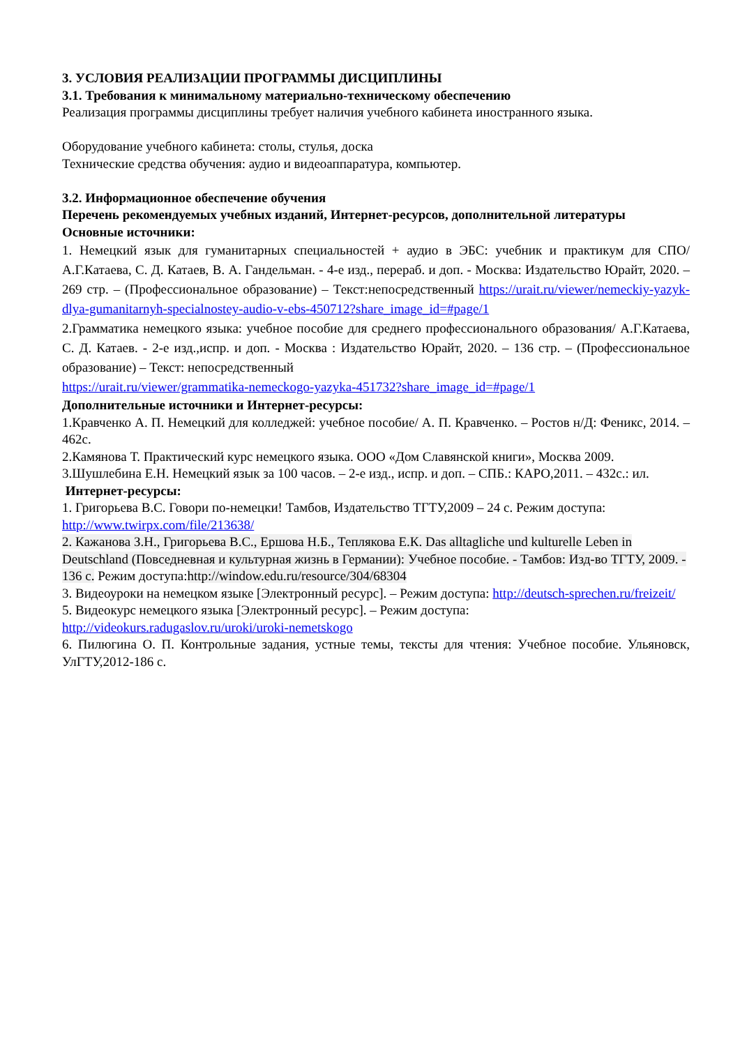3. УСЛОВИЯ РЕАЛИЗАЦИИ ПРОГРАММЫ ДИСЦИПЛИНЫ
3.1. Требования к минимальному материально-техническому обеспечению
Реализация программы дисциплины требует наличия учебного кабинета иностранного языка.
Оборудование учебного кабинета: столы, стулья, доска
Технические средства обучения: аудио и видеоаппаратура, компьютер.
3.2. Информационное обеспечение обучения
Перечень рекомендуемых учебных изданий, Интернет-ресурсов, дополнительной литературы
Основные источники:
1. Немецкий язык для гуманитарных специальностей + аудио в ЭБС: учебник и практикум для СПО/ А.Г.Катаева, С. Д. Катаев, В. А. Гандельман. - 4-е изд., перераб. и доп. - Москва: Издательство Юрайт, 2020. – 269 стр. – (Профессиональное образование) – Текст:непосредственный https://urait.ru/viewer/nemeckiy-yazyk-dlya-gumanitarnyh-specialnostey-audio-v-ebs-450712?share_image_id=#page/1
2.Грамматика немецкого языка: учебное пособие для среднего профессионального образования/ А.Г.Катаева, С. Д. Катаев. - 2-е изд.,испр. и доп. - Москва : Издательство Юрайт, 2020. – 136 стр. – (Профессиональное образование) – Текст: непосредственный
https://urait.ru/viewer/grammatika-nemeckogo-yazyka-451732?share_image_id=#page/1
Дополнительные источники и Интернет-ресурсы:
1.Кравченко А. П. Немецкий для колледжей: учебное пособие/ А. П. Кравченко. – Ростов н/Д: Феникс, 2014. – 462с.
2.Камянова Т. Практический курс немецкого языка. ООО «Дом Славянской книги», Москва 2009.
3.Шушлебина Е.Н. Немецкий язык за 100 часов. – 2-е изд., испр. и доп. – СПБ.: КАРО,2011. – 432с.: ил.
Интернет-ресурсы:
1. Григорьева В.С. Говори по-немецки! Тамбов, Издательство ТГТУ,2009 – 24 с. Режим доступа: http://www.twirpx.com/file/213638/
2. Кажанова З.Н., Григорьева В.С., Ершова Н.Б., Теплякова Е.К. Das alltagliche und kulturelle Leben in Deutschland (Повседневная и культурная жизнь в Германии): Учебное пособие. - Тамбов: Изд-во ТГТУ, 2009. - 136 с. Режим доступа:http://window.edu.ru/resource/304/68304
3. Видеоуроки на немецком языке [Электронный ресурс]. – Режим доступа: http://deutsch-sprechen.ru/freizeit/
5. Видеокурс немецкого языка [Электронный ресурс]. – Режим доступа:
http://videokurs.radugaslov.ru/uroki/uroki-nemetskogo
6. Пилюгина О. П. Контрольные задания, устные темы, тексты для чтения: Учебное пособие. Ульяновск, УлГТУ,2012-186 с.